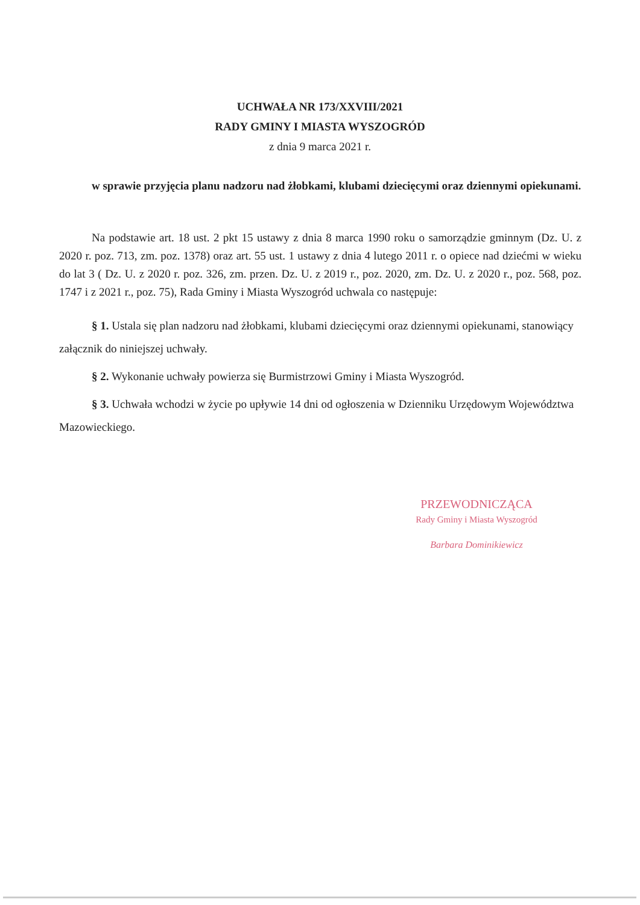UCHWAŁA NR 173/XXVIII/2021
RADY GMINY I MIASTA WYSZOGRÓD
z dnia 9 marca 2021 r.
w sprawie przyjęcia planu nadzoru nad żłobkami, klubami dziecięcymi oraz dziennymi opiekunami.
Na podstawie art. 18 ust. 2 pkt 15 ustawy z dnia 8 marca 1990 roku o samorządzie gminnym (Dz. U. z 2020 r. poz. 713, zm. poz. 1378) oraz art. 55 ust. 1 ustawy z dnia 4 lutego 2011 r. o opiece nad dziećmi w wieku do lat 3 ( Dz. U. z 2020 r. poz. 326, zm. przen. Dz. U. z 2019 r., poz. 2020, zm. Dz. U. z 2020 r., poz. 568, poz. 1747 i z 2021 r., poz. 75), Rada Gminy i Miasta Wyszogród uchwala co następuje:
§ 1. Ustala się plan nadzoru nad żłobkami, klubami dziecięcymi oraz dziennymi opiekunami, stanowiący załącznik do niniejszej uchwały.
§ 2. Wykonanie uchwały powierza się Burmistrzowi Gminy i Miasta Wyszogród.
§ 3. Uchwała wchodzi w życie po upływie 14 dni od ogłoszenia w Dzienniku Urzędowym Województwa Mazowieckiego.
PRZEWODNICZĄCA
Rady Gminy i Miasta Wyszogród
Barbara Dominikiewicz